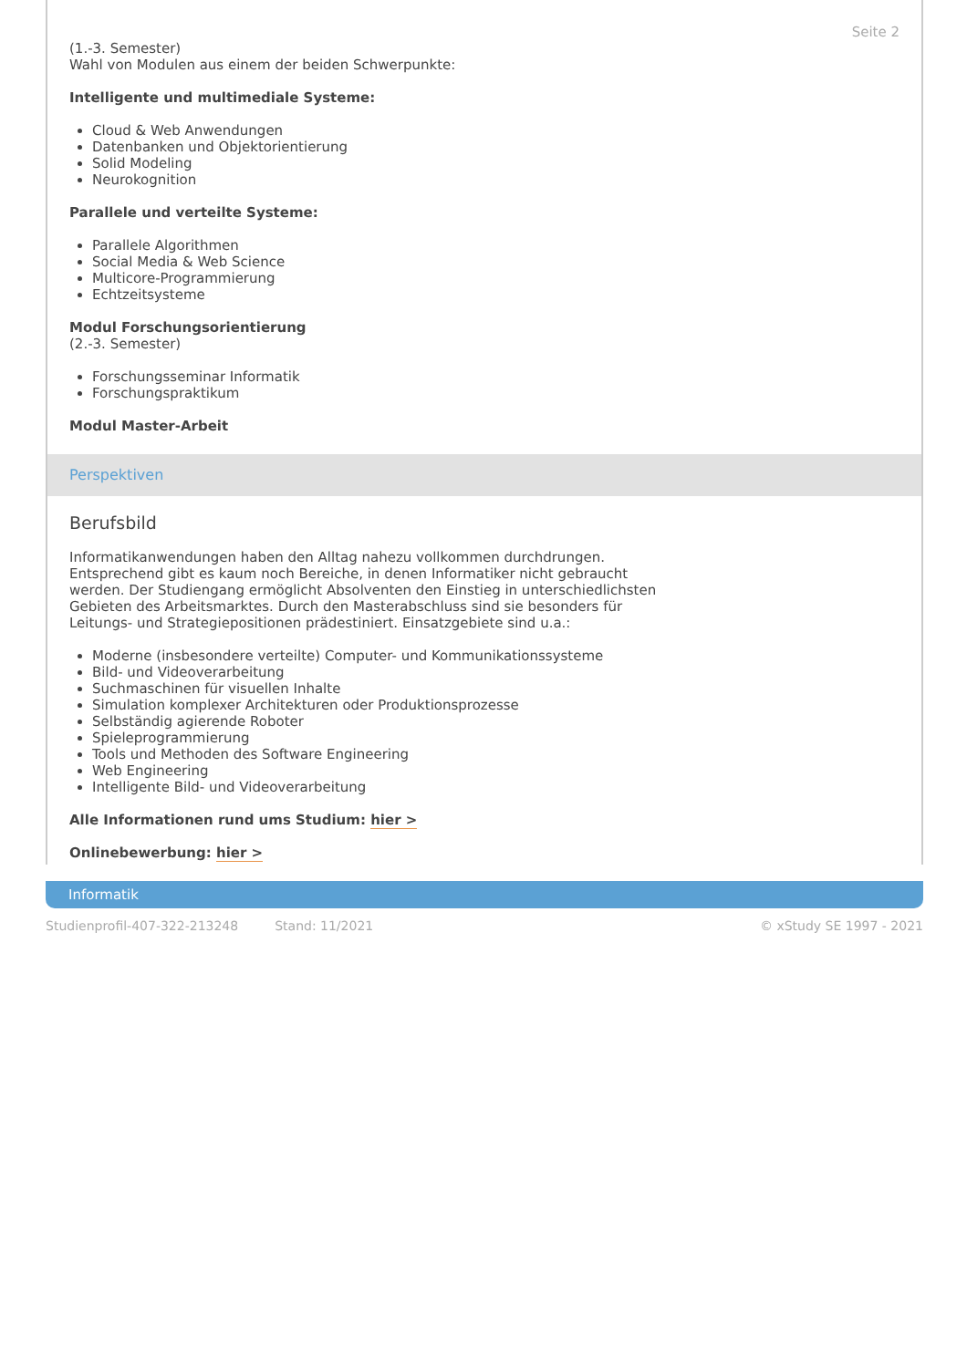Seite 2
(1.-3. Semester)
Wahl von Modulen aus einem der beiden Schwerpunkte:
Intelligente und multimediale Systeme:
Cloud & Web Anwendungen
Datenbanken und Objektorientierung
Solid Modeling
Neurokognition
Parallele und verteilte Systeme:
Parallele Algorithmen
Social Media & Web Science
Multicore-Programmierung
Echtzeitsysteme
Modul Forschungsorientierung
(2.-3. Semester)
Forschungsseminar Informatik
Forschungspraktikum
Modul Master-Arbeit
Perspektiven
Berufsbild
Informatikanwendungen haben den Alltag nahezu vollkommen durchdrungen. Entsprechend gibt es kaum noch Bereiche, in denen Informatiker nicht gebraucht werden. Der Studiengang ermöglicht Absolventen den Einstieg in unterschiedlichsten Gebieten des Arbeitsmarktes. Durch den Masterabschluss sind sie besonders für Leitungs- und Strategiepositionen prädestiniert. Einsatzgebiete sind u.a.:
Moderne (insbesondere verteilte) Computer- und Kommunikationssysteme
Bild- und Videoverarbeitung
Suchmaschinen für visuellen Inhalte
Simulation komplexer Architekturen oder Produktionsprozesse
Selbständig agierende Roboter
Spieleprogrammierung
Tools und Methoden des Software Engineering
Web Engineering
Intelligente Bild- und Videoverarbeitung
Alle Informationen rund ums Studium: hier >
Onlinebewerbung: hier >
Informatik
Studienprofil-407-322-213248 Stand: 11/2021 © xStudy SE 1997 - 2021